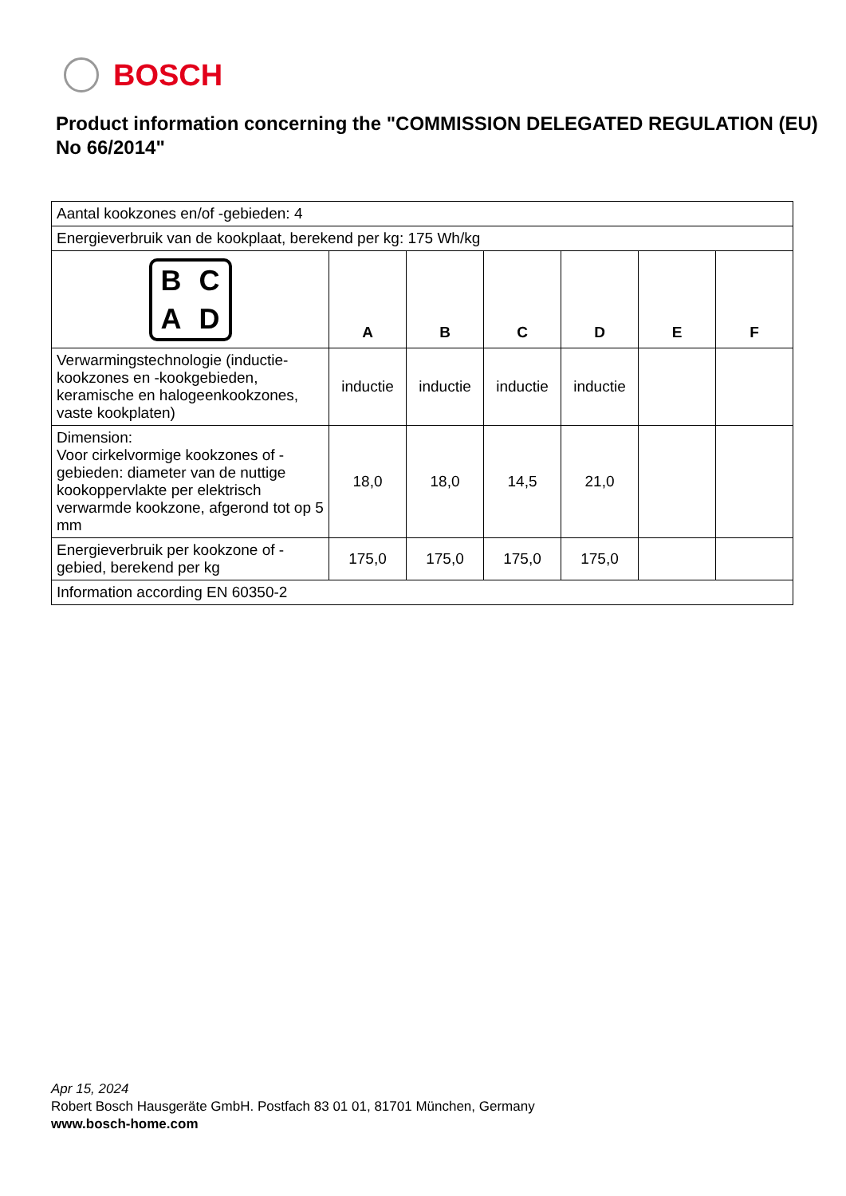BOSCH
Product information concerning the "COMMISSION DELEGATED REGULATION (EU) No 66/2014"
| Aantal kookzones en/of -gebieden: 4 | | | | | | |
| Energieverbruik van de kookplaat, berekend per kg: 175 Wh/kg | | | | | | |
| B C A D | A | B | C | D | E | F |
| Verwarmingstechnologie (inductie-kookzones en -kookgebieden, keramische en halogeenkookzones, vaste kookplaten) | inductie | inductie | inductie | inductie | | |
| Dimension: Voor cirkelvormige kookzones of -gebieden: diameter van de nuttige kookoppervlakte per elektrisch verwarmde kookzone, afgerond tot op 5 mm | 18,0 | 18,0 | 14,5 | 21,0 | | |
| Energieverbruik per kookzone of -gebied, berekend per kg | 175,0 | 175,0 | 175,0 | 175,0 | | |
| Information according EN 60350-2 | | | | | | |
Apr 15, 2024
Robert Bosch Hausgeräte GmbH. Postfach 83 01 01, 81701 München, Germany
www.bosch-home.com